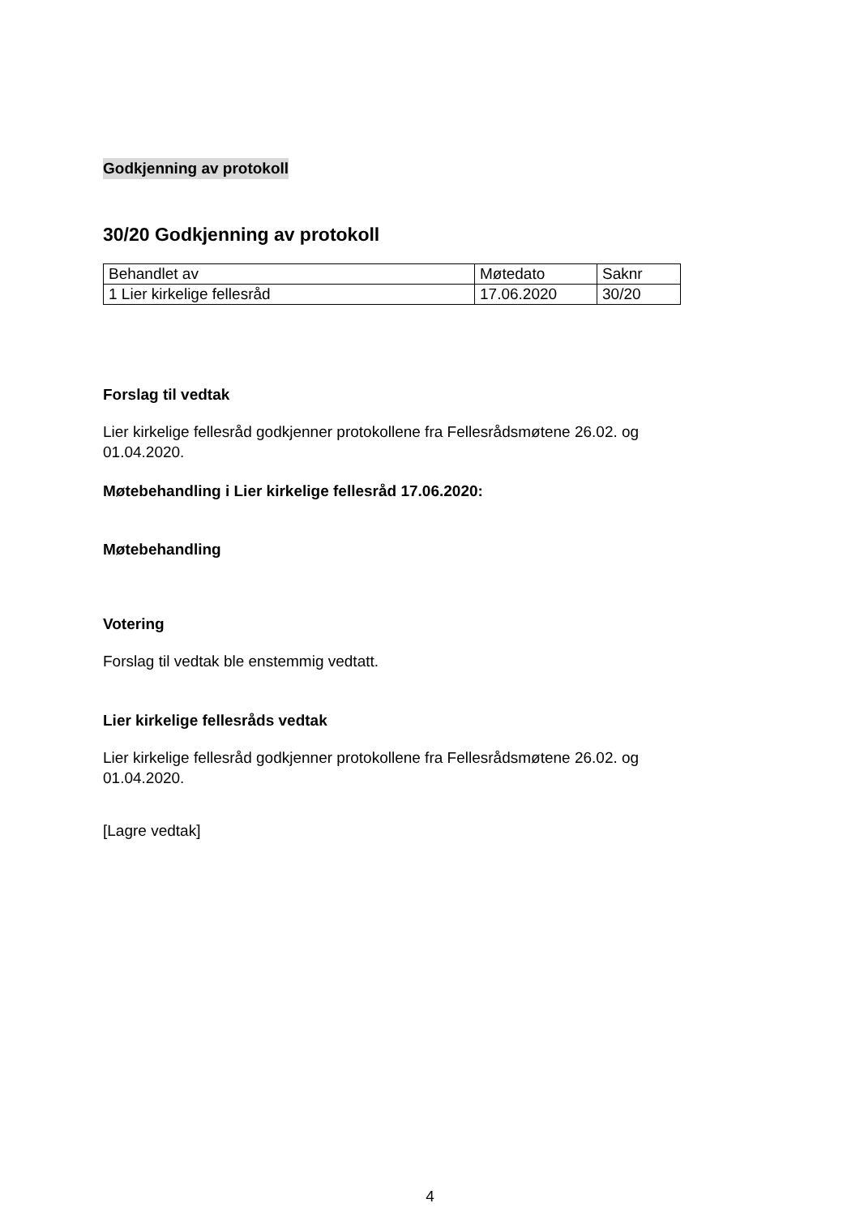Godkjenning av protokoll
30/20 Godkjenning av protokoll
| Behandlet av | Møtedato | Saknr |
| 1 Lier kirkelige fellesråd | 17.06.2020 | 30/20 |
Forslag til vedtak
Lier kirkelige fellesråd godkjenner protokollene fra Fellesrådsmøtene 26.02. og 01.04.2020.
Møtebehandling i Lier kirkelige fellesråd 17.06.2020:
Møtebehandling
Votering
Forslag til vedtak ble enstemmig vedtatt.
Lier kirkelige fellesråds vedtak
Lier kirkelige fellesråd godkjenner protokollene fra Fellesrådsmøtene 26.02. og 01.04.2020.
[Lagre vedtak]
4